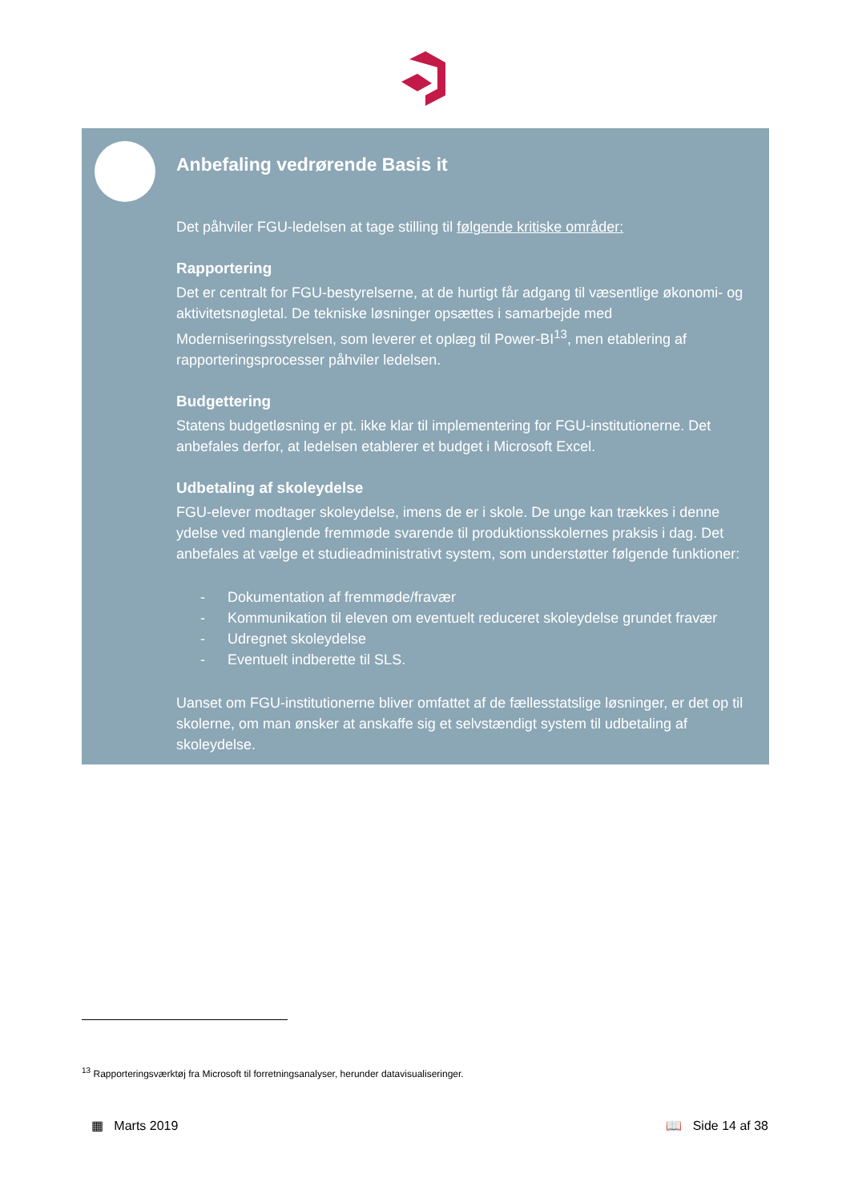Anbefaling vedrørende Basis it
Det påhviler FGU-ledelsen at tage stilling til følgende kritiske områder:
Rapportering
Det er centralt for FGU-bestyrelserne, at de hurtigt får adgang til væsentlige økonomi- og aktivitetsnøgletal. De tekniske løsninger opsættes i samarbejde med Moderniseringsstyrelsen, som leverer et oplæg til Power-BI<sup>13</sup>, men etablering af rapporteringsprocesser påhviler ledelsen.
Budgettering
Statens budgetløsning er pt. ikke klar til implementering for FGU-institutionerne. Det anbefales derfor, at ledelsen etablerer et budget i Microsoft Excel.
Udbetaling af skoleydelse
FGU-elever modtager skoleydelse, imens de er i skole. De unge kan trækkes i denne ydelse ved manglende fremmøde svarende til produktionsskolernes praksis i dag. Det anbefales at vælge et studieadministrativt system, som understøtter følgende funktioner:
- Dokumentation af fremmøde/fravær
- Kommunikation til eleven om eventuelt reduceret skoleydelse grundet fravær
- Udregnet skoleydelse
- Eventuelt indberette til SLS.
Uanset om FGU-institutionerne bliver omfattet af de fællesstatslige løsninger, er det op til skolerne, om man ønsker at anskaffe sig et selvstændigt system til udbetaling af skoleydelse.
<sup>13</sup> Rapporteringsværktøj fra Microsoft til forretningsanalyser, herunder datavisualiseringer.
▦ Marts 2019 📖 Side 14 af 38